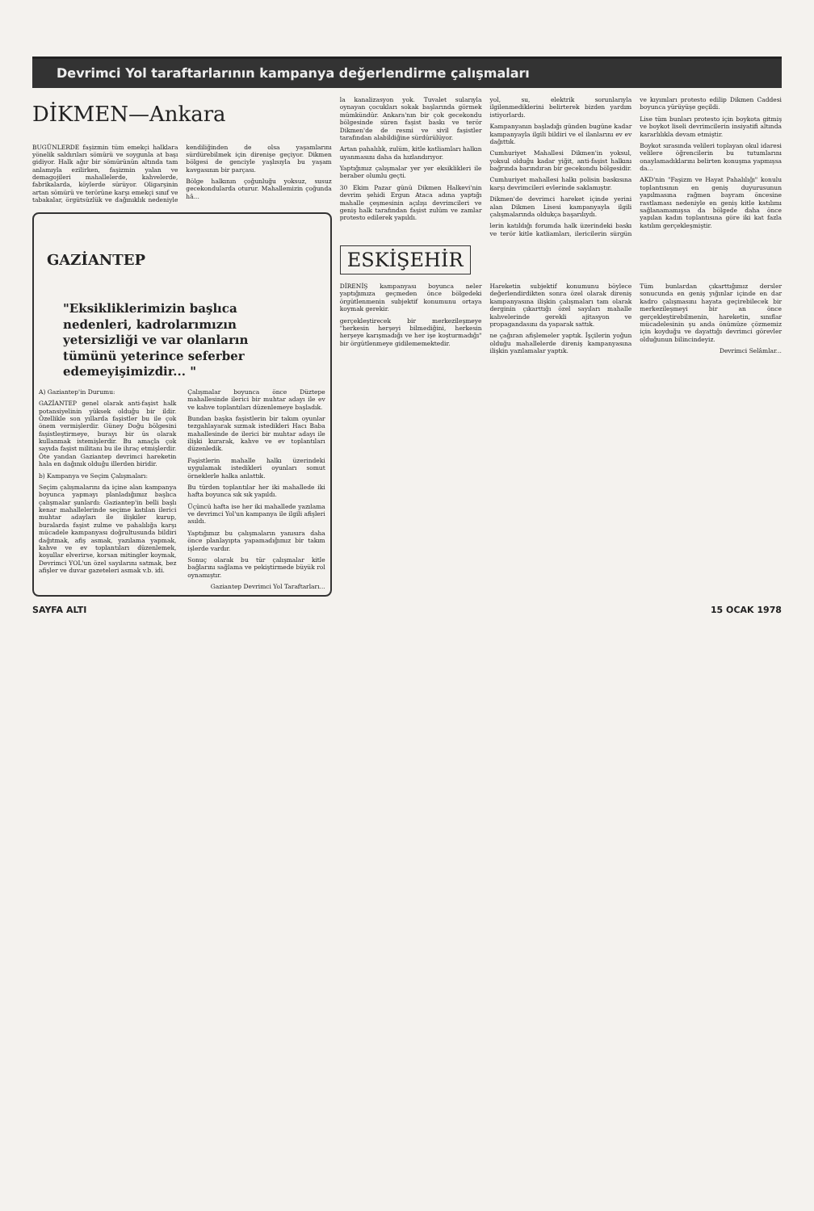Devrimci Yol taraftarlarının kampanya değerlendirme çalışmaları
DİKMEN—Ankara
BUGÜNLERDE faşizmin tüm emekçi halklara yönelik saldırıları sömürü ve soygunla at başı gidiyor. Halk ağır bir sömürünün altında tam anlamıyla ezilirken, faşizmin yalan ve demagojileri mahallelerde, kahvelerde, fabrikalarda, köylerde sürüyor. Oligarşinin artan sömürü ve terörüne karşı emekçi sınıf ve tabakalar, örgütsüzlük ve dağınıklık nedeniyle kendiliğinden de olsa yaşamlarını sürdürebilmek için direnişe geçiyor. Dikmen bölgesi de genciyle yaşlısıyla bu yaşam kavgasının bir parçası.
Bölge halkının çoğunluğu yoksuz, susuz gecekondularda oturur. Mahallemizin çoğunda hâ...
GAZİANTEP
"Eksikliklerimizin başlıca nedenleri, kadrolarımızın yetersizliği ve var olanların tümünü yeterince seferber edemeyişimizdir... "
A) Gaziantep'in Durumu:
GAZİANTEP genel olarak anti-faşist halk potansiyelinin yüksek olduğu bir ildir. Özellikle son yıllarda faşistler bu ile çok önem vermişlerdir. Güney Doğu bölgesini faşistleştirmeye, burayı bir üs olarak kullanmak istemişlerdir. Bu amaçla çok sayıda faşist militanı bu ile ihraç etmişlerdir. Öte yandan Gaziantep devrimci hareketin hala en dağınık olduğu illerden biridir.
b) Kampanya ve Seçim Çalışmaları:
Seçim çalışmalarını da içine alan kampanya boyunca yapmayı planladığımız başlıca çalışmalar şunlardı: Gaziantep'in belli başlı kenar mahallelerinde seçime katılan ilerici muhtar adayları ile ilişkiler kurup, buralarda faşist zulme ve pahalılığa karşı mücadele kampanyası doğrultusunda bildiri dağıtmak, afiş asmak, yazılama yapmak, kahve ve ev toplantıları düzenlemek, koşullar elverirse, korsan mitingler koymak, Devrimci YOL'un özel sayılarını satmak, bez afişler ve duvar gazeteleri asmak v.b. idi.
Çalışmalar boyunca önce Düztepe mahallesinde ilerici bir muhtar adayı ile ev ve kahve toplantıları düzenlemeye başladık.
Bundan başka faşistlerin bir takım oyunlar tezgahlayarak sızmak istedikleri Hacı Baba mahallesinde de ilerici bir muhtar adayı ile ilişki kurarak, kahve ve ev toplantıları düzenledik.
Faşistlerin mahalle halkı üzerindeki uygulamak istedikleri oyunları somut örneklerle halka anlattık.
Bu türden toplantılar her iki mahallede iki hafta boyunca sık sık yapıldı.
Üçüncü hafta ise her iki mahallede yazılama ve devrimci Yol'un kampanya ile ilgili afişleri asıldı.
Yaptığımız bu çalışmaların yanısıra daha önce planlayıpta yapamadığımız bir takım işlerde vardır.
Sonuç olarak bu tür çalışmalar kitle bağlarını sağlama ve pekiştirmede büyük rol oynamıştır.
Gaziantep Devrimci Yol Taraftarları...
la kanalizasyon yok. Tuvalet sularıyla oynayan çocukları sokak başlarında görmek mümkündür. Ankara'nın bir çok gecekondu bölgesinde süren faşist baskı ve terör Dikmen'de de resmi ve sivil faşistler tarafından alabildiğine sürdürülüyor.
Artan pahalılık, zulüm, kitle katliamları halkın uyanmasını daha da hızlandırıyor.
Yaptığımız çalışmalar yer yer eksiklikleri ile beraber olumlu geçti.
30 Ekim Pazar günü Dikmen Halkevi'nin devrim şehidi Ergun Ataca adına yaptığı mahalle çeşmesinin açılışı devrimcileri ve geniş halk tarafından faşist zulüm ve zamlar protesto edilerek yapıldı.
yol, su, elektrik sorunlarıyla ilgilenmediklerini belirterek bizden yardım istiyorlardı.
Kampanyanın başladığı günden bugüne kadar kampanyayla ilgili bildiri ve el ilanlarını ev ev dağıttık.
Cumhuriyet Mahallesi Dikmen'in yoksul, yoksul olduğu kadar yiğit, anti-faşist halkını bağrında barındıran bir gecekondu bölgesidir.
Cumhuriyet mahallesi halkı polisin baskısına karşı devrimcileri evlerinde saklamıştır.
Dikmen'de devrimci hareket içinde yerini alan Dikmen Lisesi kampanyayla ilgili çalışmalarında oldukça başarılıydı.
lerin katıldığı forumda halk üzerindeki baskı ve terör kitle katliamları, ilericilerin sürgün ve kıyımları protesto edilip Dikmen Caddesi boyunca yürüyüşe geçildi.
Lise tüm bunları protesto için boykota gitmiş ve boykot liseli devrimcilerin insiyatifi altında kararlılıkla devam etmiştir.
Boykot sırasında velileri toplayan okul idaresi velilere öğrencilerin bu tutumlarını onaylamadıklarını belirten konuşma yapmışsa da...
AKD'nin "Faşizm ve Hayat Pahalılığı" konulu toplantısının en geniş duyurusunun yapılmasına rağmen bayram öncesine rastlaması nedeniyle en geniş kitle katılımı sağlanamamışsa da bölgede daha önce yapılan kadın toplantısına göre iki kat fazla katılım gerçekleşmiştir.
ESKİŞEHİR
DİRENİŞ kampanyası boyunca neler yaptığımıza geçmeden önce bölgedeki örgütlenmenin subjektif konumunu ortaya koymak gerekir.
gerçekleştirecek bir merkezileşmeye "herkesin herşeyi bilmediğini, herkesin herşeye karışmadığı ve her işe koşturmadığı" bir örgütlenmeye gidilememektedir.
Hareketin subjektif konumunu böylece değerlendirdikten sonra özel olarak direniş kampanyasına ilişkin çalışmaları tam olarak derginin çıkarttığı özel sayıları mahalle kahvelerinde gerekli ajitasyon ve propagandasını da yaparak sattık.
ne çağıran afişlemeler yaptık. İşçilerin yoğun olduğu mahallelerde direniş kampanyasına ilişkin yazılamalar yaptık.
Tüm bunlardan çıkarttığımız dersler sonucunda en geniş yığınlar içinde en dar kadro çalışmasını hayata geçirebilecek bir merkezileşmeyi bir an önce gerçekleştirebilmenin, hareketin, sınıflar mücadelesinin şu anda önümüze çözmemiz için koyduğu ve dayattığı devrimci görevler olduğunun bilincindeyiz.
Devrimci Selâmlar...
SAYFA ALTI 15 OCAK 1978